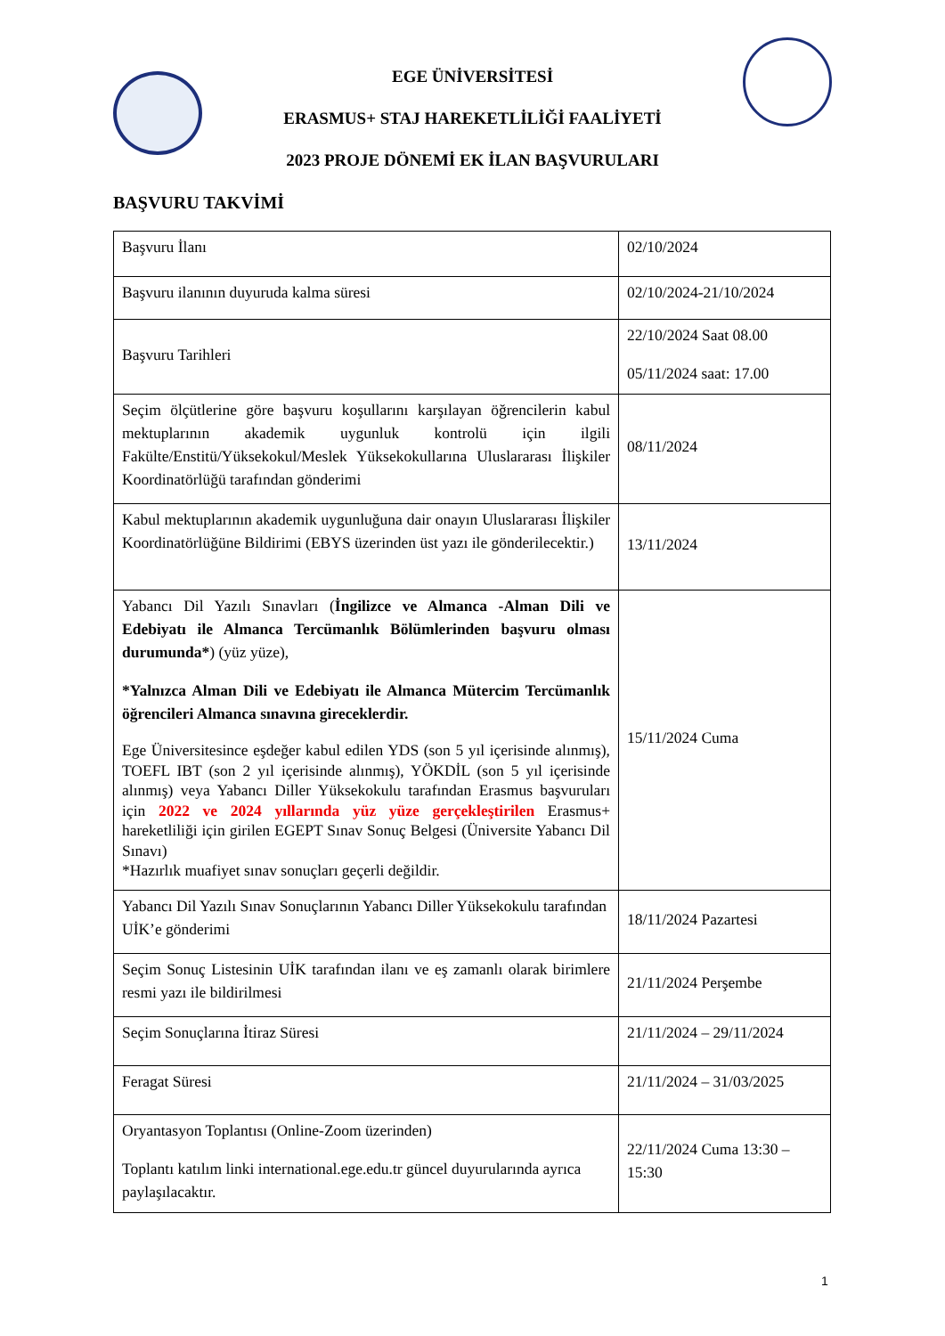EGE ÜNİVERSİTESİ
ERASMUS+ STAJ HAREKETLİLİĞİ FAALİYETİ
2023 PROJE DÖNEMİ EK İLAN BAŞVURULARI
BAŞVURU TAKVİMİ
| Başvuru İlanı | 02/10/2024 |
| Başvuru ilanının duyuruda kalma süresi | 02/10/2024-21/10/2024 |
| Başvuru Tarihleri | 22/10/2024 Saat 08.00 05/11/2024 saat: 17.00 |
| Seçim ölçütlerine göre başvuru koşullarını karşılayan öğrencilerin kabul mektuplarının akademik uygunluk kontrolü için ilgili Fakülte/Enstitü/Yüksekokul/Meslek Yüksekokullarına Uluslararası İlişkiler Koordinatörlüğü tarafından gönderimi | 08/11/2024 |
| Kabul mektuplarının akademik uygunluğuna dair onayın Uluslararası İlişkiler Koordinatörlüğüne Bildirimi (EBYS üzerinden üst yazı ile gönderilecektir.) | 13/11/2024 |
| Yabancı Dil Yazılı Sınavları ( İngilizce ve Almanca -Alman Dili ve Edebiyatı ile Almanca Tercümanlık Bölümlerinden başvuru olması durumunda* ) (yüz yüze), *Yalnızca Alman Dili ve Edebiyatı ile Almanca Mütercim Tercümanlık öğrencileri Almanca sınavına gireceklerdir. Ege Üniversitesince eşdeğer kabul edilen YDS (son 5 yıl içerisinde alınmış), TOEFL IBT (son 2 yıl içerisinde alınmış), YÖKDİL (son 5 yıl içerisinde alınmış) veya Yabancı Diller Yüksekokulu tarafından Erasmus başvuruları için 2022 ve 2024 yıllarında yüz yüze gerçekleştirilen Erasmus+ hareketliliği için girilen EGEPT Sınav Sonuç Belgesi (Üniversite Yabancı Dil Sınavı) *Hazırlık muafiyet sınav sonuçları geçerli değildir. | 15/11/2024 Cuma |
| Yabancı Dil Yazılı Sınav Sonuçlarının Yabancı Diller Yüksekokulu tarafından UİK’e gönderimi | 18/11/2024 Pazartesi |
| Seçim Sonuç Listesinin UİK tarafından ilanı ve eş zamanlı olarak birimlere resmi yazı ile bildirilmesi | 21/11/2024 Perşembe |
| Seçim Sonuçlarına İtiraz Süresi | 21/11/2024 – 29/11/2024 |
| Feragat Süresi | 21/11/2024 – 31/03/2025 |
| Oryantasyon Toplantısı (Online-Zoom üzerinden) Toplantı katılım linki international.ege.edu.tr güncel duyurularında ayrıca paylaşılacaktır. | 22/11/2024 Cuma 13:30 – 15:30 |
1